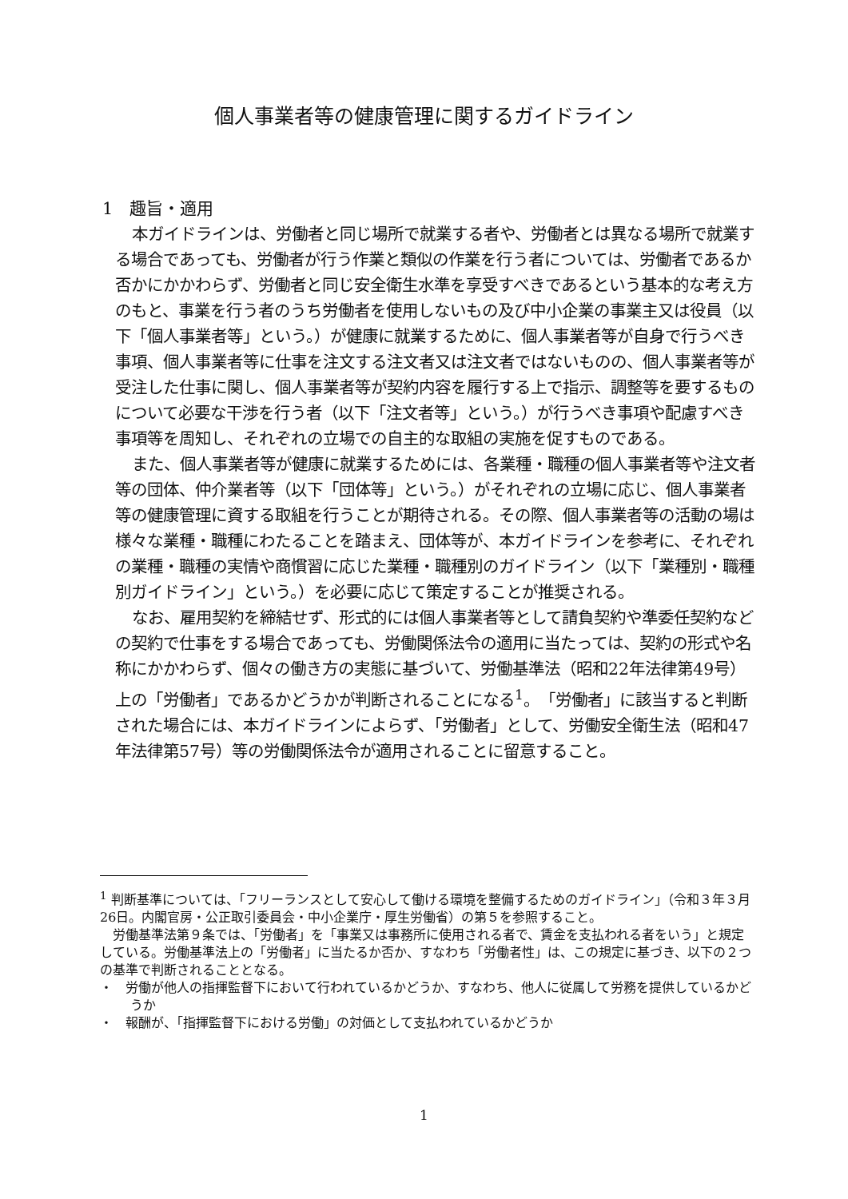個人事業者等の健康管理に関するガイドライン
1　趣旨・適用
本ガイドラインは、労働者と同じ場所で就業する者や、労働者とは異なる場所で就業する場合であっても、労働者が行う作業と類似の作業を行う者については、労働者であるか否かにかかわらず、労働者と同じ安全衛生水準を享受すべきであるという基本的な考え方のもと、事業を行う者のうち労働者を使用しないもの及び中小企業の事業主又は役員（以下「個人事業者等」という。）が健康に就業するために、個人事業者等が自身で行うべき事項、個人事業者等に仕事を注文する注文者又は注文者ではないものの、個人事業者等が受注した仕事に関し、個人事業者等が契約内容を履行する上で指示、調整等を要するものについて必要な干渉を行う者（以下「注文者等」という。）が行うべき事項や配慮すべき事項等を周知し、それぞれの立場での自主的な取組の実施を促すものである。
また、個人事業者等が健康に就業するためには、各業種・職種の個人事業者等や注文者等の団体、仲介業者等（以下「団体等」という。）がそれぞれの立場に応じ、個人事業者等の健康管理に資する取組を行うことが期待される。その際、個人事業者等の活動の場は様々な業種・職種にわたることを踏まえ、団体等が、本ガイドラインを参考に、それぞれの業種・職種の実情や商慣習に応じた業種・職種別のガイドライン（以下「業種別・職種別ガイドライン」という。）を必要に応じて策定することが推奨される。
なお、雇用契約を締結せず、形式的には個人事業者等として請負契約や準委任契約などの契約で仕事をする場合であっても、労働関係法令の適用に当たっては、契約の形式や名称にかかわらず、個々の働き方の実態に基づいて、労働基準法（昭和22年法律第49号）上の「労働者」であるかどうかが判断されることになる<sup>1</sup>。「労働者」に該当すると判断された場合には、本ガイドラインによらず、「労働者」として、労働安全衛生法（昭和47年法律第57号）等の労働関係法令が適用されることに留意すること。
<sup>1</sup> 判断基準については、「フリーランスとして安心して働ける環境を整備するためのガイドライン」（令和３年３月26日。内閣官房・公正取引委員会・中小企業庁・厚生労働省）の第５を参照すること。
　労働基準法第９条では、「労働者」を「事業又は事務所に使用される者で、賃金を支払われる者をいう」と規定している。労働基準法上の「労働者」に当たるか否か、すなわち「労働者性」は、この規定に基づき、以下の２つの基準で判断されることとなる。
・　労働が他人の指揮監督下において行われているかどうか、すなわち、他人に従属して労務を提供しているかどうか
・　報酬が、「指揮監督下における労働」の対価として支払われているかどうか
1